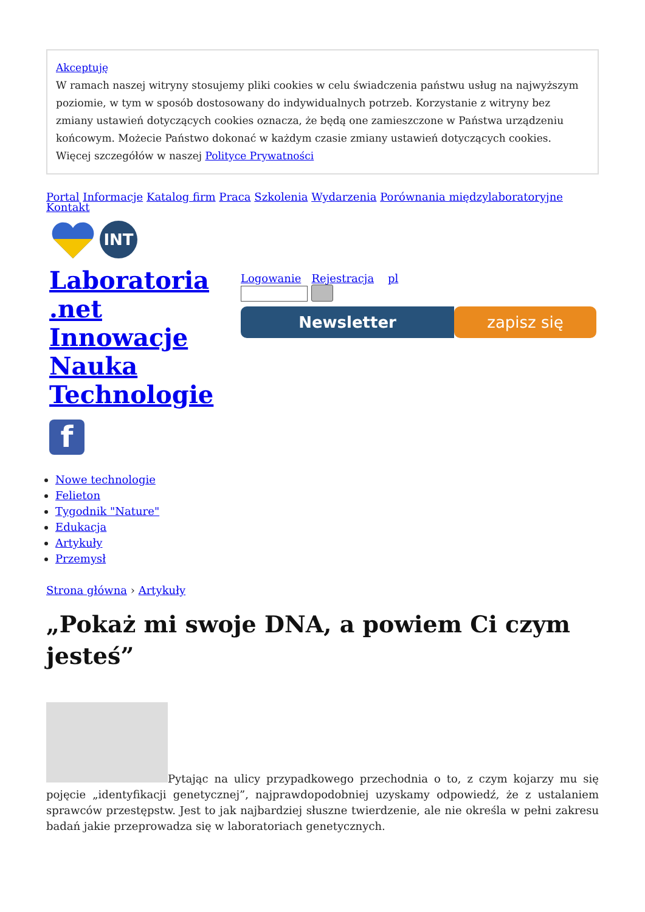Akceptuję
W ramach naszej witryny stosujemy pliki cookies w celu świadczenia państwu usług na najwyższym poziomie, w tym w sposób dostosowany do indywidualnych potrzeb. Korzystanie z witryny bez zmiany ustawień dotyczących cookies oznacza, że będą one zamieszczone w Państwa urządzeniu końcowym. Możecie Państwo dokonać w każdym czasie zmiany ustawień dotyczących cookies. Więcej szczegółów w naszej Polityce Prywatności
Portal Informacje Katalog firm Praca Szkolenia Wydarzenia Porównania międzylaboratoryjne Kontakt
INT
Laboratoria .net Innowacje Nauka Technologie
f
Logowanie Rejestracja pl
Newsletter zapisz się
Nowe technologie
Felieton
Tygodnik "Nature"
Edukacja
Artykuły
Przemysł
Strona główna › Artykuły
„Pokaż mi swoje DNA, a powiem Ci czym jesteś”
Pytając na ulicy przypadkowego przechodnia o to, z czym kojarzy mu się pojęcie „identyfikacji genetycznej”, najprawdopodobniej uzyskamy odpowiedź, że z ustalaniem sprawców przestępstw. Jest to jak najbardziej słuszne twierdzenie, ale nie określa w pełni zakresu badań jakie przeprowadza się w laboratoriach genetycznych.